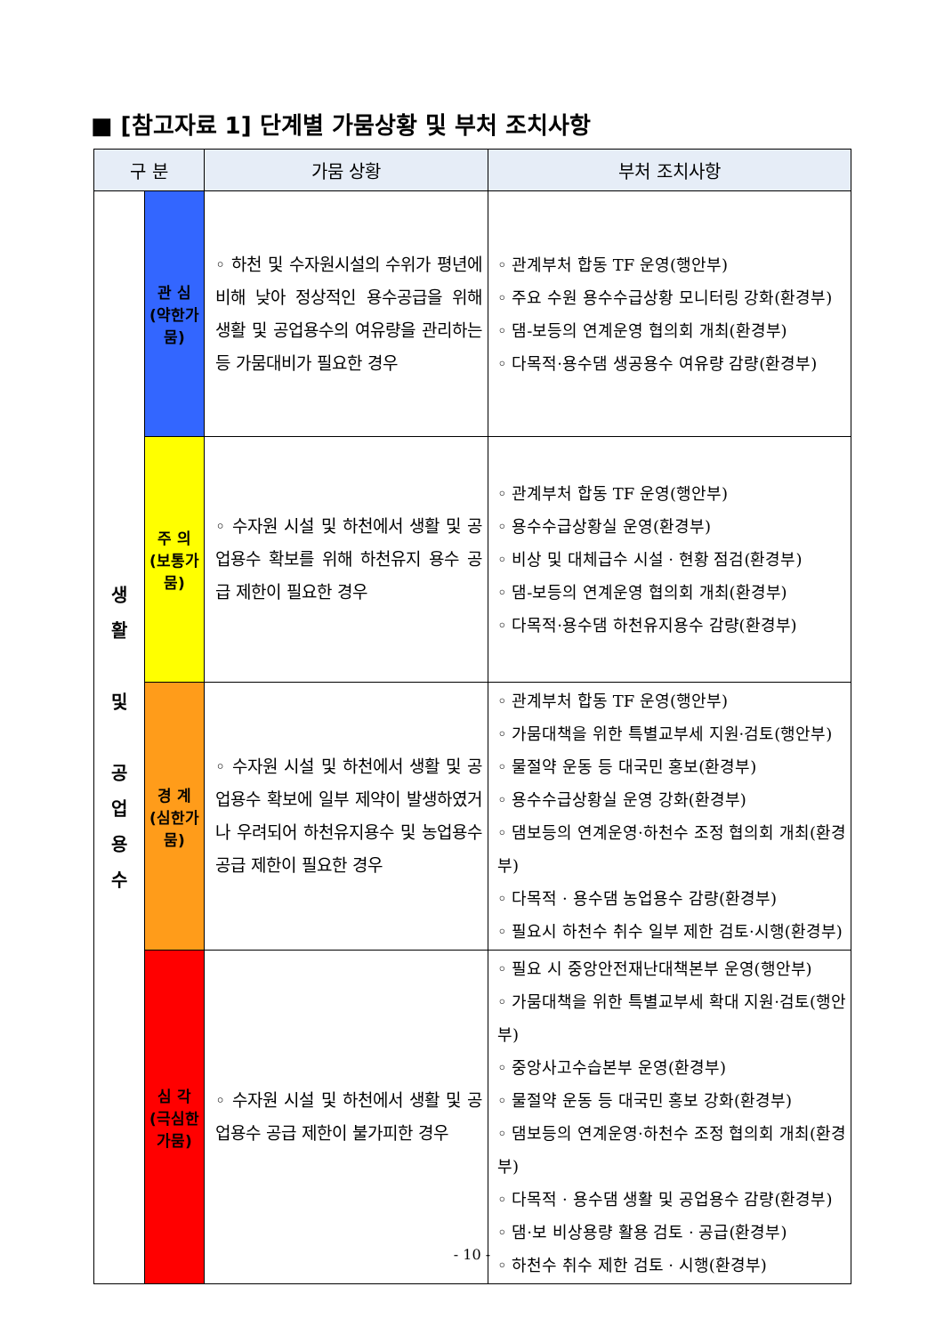■ [참고자료 1] 단계별 가뭄상황 및 부처 조치사항
| 구 분 | | 가뭄 상황 | 부처 조치사항 |
| --- | --- | --- | --- |
| 생 활 및 공 업 용 수 | 관 심 (약한가뭄) | ◦ 하천 및 수자원시설의 수위가 평년에 비해 낮아 정상적인 용수공급을 위해 생활 및 공업용수의 여유량을 관리하는 등 가뭄대비가 필요한 경우 | ◦ 관계부처 합동 TF 운영(행안부) ◦ 주요 수원 용수수급상황 모니터링 강화(환경부) ◦ 댐-보등의 연계운영 협의회 개최(환경부) ◦ 다목적·용수댐 생공용수 여유량 감량(환경부) |
| | 주 의 (보통가뭄) | ◦ 수자원 시설 및 하천에서 생활 및 공업용수 확보를 위해 하천유지 용수 공급 제한이 필요한 경우 | ◦ 관계부처 합동 TF 운영(행안부) ◦ 용수수급상황실 운영(환경부) ◦ 비상 및 대체급수 시설 · 현황 점검(환경부) ◦ 댐-보등의 연계운영 협의회 개최(환경부) ◦ 다목적·용수댐 하천유지용수 감량(환경부) |
| | 경 계 (심한가뭄) | ◦ 수자원 시설 및 하천에서 생활 및 공업용수 확보에 일부 제약이 발생하였거나 우려되어 하천유지용수 및 농업용수 공급 제한이 필요한 경우 | ◦ 관계부처 합동 TF 운영(행안부) ◦ 가뭄대책을 위한 특별교부세 지원·검토(행안부) ◦ 물절약 운동 등 대국민 홍보(환경부) ◦ 용수수급상황실 운영 강화(환경부) ◦ 댐보등의 연계운영·하천수 조정 협의회 개최(환경부) ◦ 다목적 · 용수댐 농업용수 감량(환경부) ◦ 필요시 하천수 취수 일부 제한 검토·시행(환경부) |
| | 심 각 (극심한가뭄) | ◦ 수자원 시설 및 하천에서 생활 및 공업용수 공급 제한이 불가피한 경우 | ◦ 필요 시 중앙안전재난대책본부 운영(행안부) ◦ 가뭄대책을 위한 특별교부세 확대 지원·검토(행안부) ◦ 중앙사고수습본부 운영(환경부) ◦ 물절약 운동 등 대국민 홍보 강화(환경부) ◦ 댐보등의 연계운영·하천수 조정 협의회 개최(환경부) ◦ 다목적 · 용수댐 생활 및 공업용수 감량(환경부) ◦ 댐·보 비상용량 활용 검토 · 공급(환경부) ◦ 하천수 취수 제한 검토 · 시행(환경부) |
- 10 -